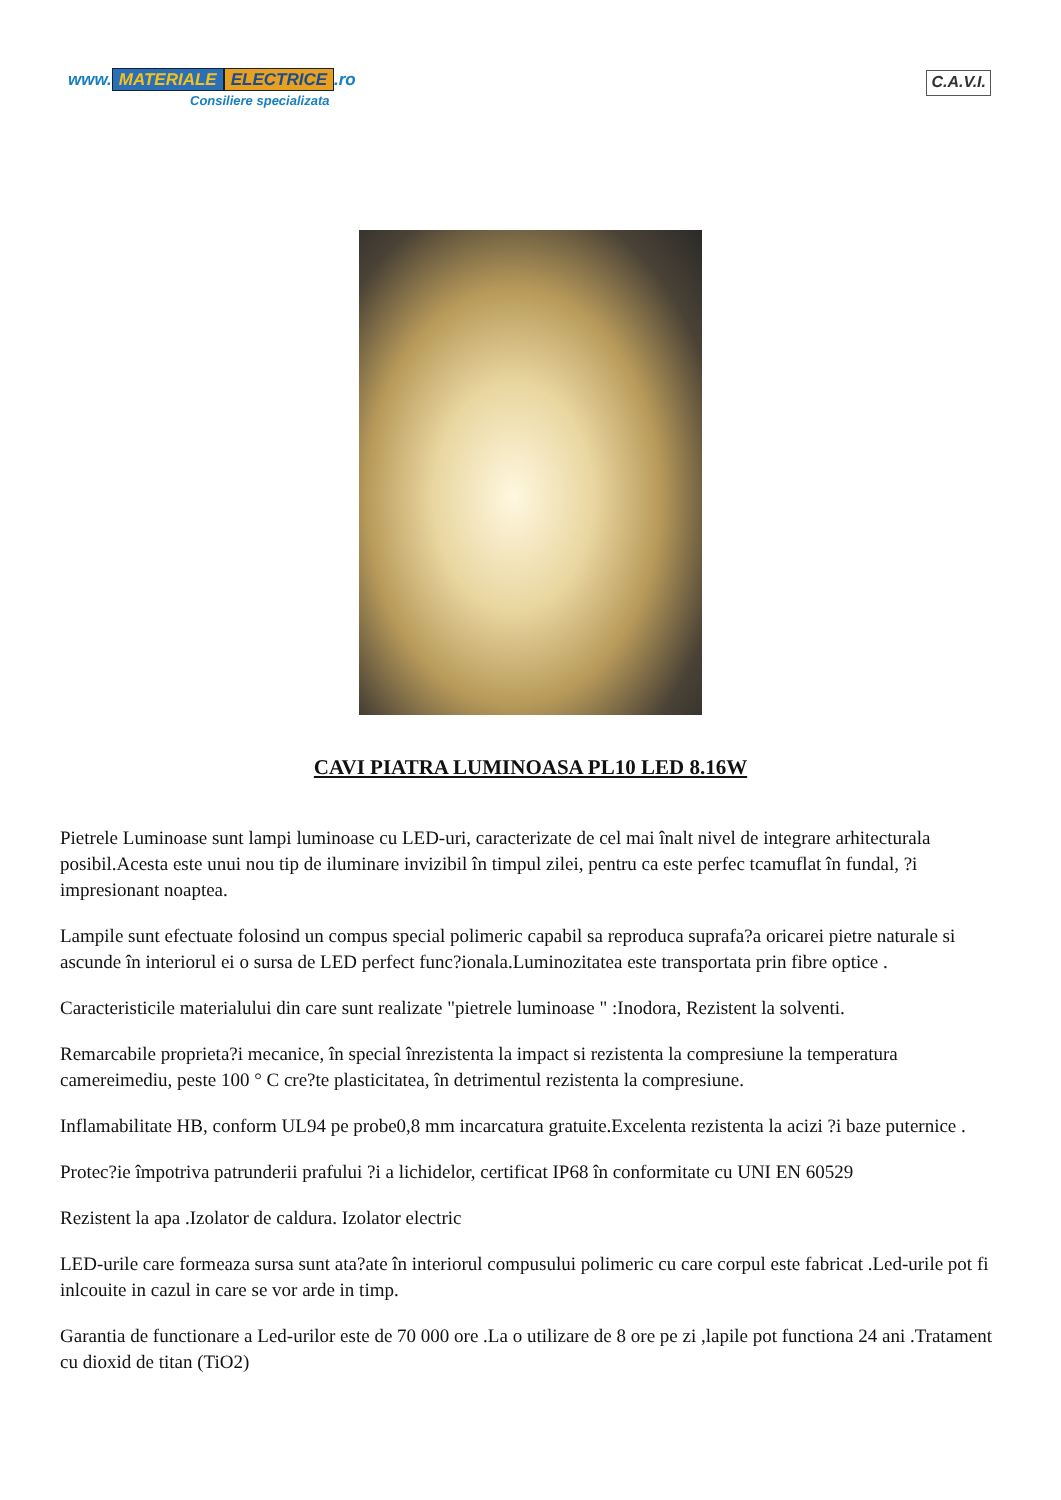www. MATERIALE ELECTRICE.ro
Consiliere specializata
C.A.V.I.
CAVI PIATRA LUMINOASA PL10 LED 8.16W
Pietrele Luminoase sunt lampi luminoase cu LED-uri, caracterizate de cel mai înalt nivel de integrare arhitecturala posibil.Acesta este unui nou tip de iluminare invizibil în timpul zilei, pentru ca este perfec tcamuflat în fundal, ?i impresionant noaptea.
Lampile sunt efectuate folosind un compus special polimeric capabil sa reproduca suprafa?a oricarei pietre naturale si ascunde în interiorul ei o sursa de LED perfect func?ionala.Luminozitatea este transportata prin fibre optice .
Caracteristicile materialului din care sunt realizate "pietrele luminoase " :Inodora, Rezistent la solventi.
Remarcabile proprieta?i mecanice, în special înrezistenta la impact si rezistenta la compresiune la temperatura camereimediu, peste 100 ° C cre?te plasticitatea, în detrimentul rezistenta la compresiune.
Inflamabilitate HB, conform UL94 pe probe0,8 mm incarcatura gratuite.Excelenta rezistenta la acizi ?i baze puternice .
Protec?ie împotriva patrunderii prafului ?i a lichidelor, certificat IP68 în conformitate cu UNI EN 60529
Rezistent la apa .Izolator de caldura. Izolator electric
LED-urile care formeaza sursa sunt ata?ate în interiorul compusului polimeric cu care corpul este fabricat .Led-urile pot fi inlcouite in cazul in care se vor arde in timp.
Garantia de functionare a Led-urilor este de 70 000 ore .La o utilizare de 8 ore pe zi ,lapile pot functiona 24 ani .Tratament cu dioxid de titan (TiO2)